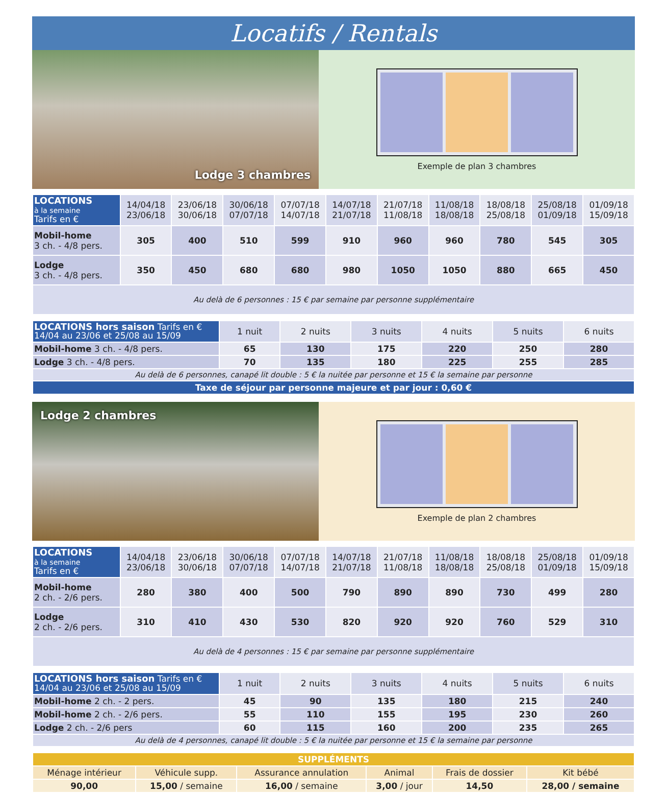Locatifs / Rentals
Lodge 3 chambres
Exemple de plan 3 chambres
| LOCATIONS à la semaine Tarifs en € | 14/04/18 23/06/18 | 23/06/18 30/06/18 | 30/06/18 07/07/18 | 07/07/18 14/07/18 | 14/07/18 21/07/18 | 21/07/18 11/08/18 | 11/08/18 18/08/18 | 18/08/18 25/08/18 | 25/08/18 01/09/18 | 01/09/18 15/09/18 |
| --- | --- | --- | --- | --- | --- | --- | --- | --- | --- | --- |
| Mobil-home 3 ch. - 4/8 pers. | 305 | 400 | 510 | 599 | 910 | 960 | 960 | 780 | 545 | 305 |
| Lodge 3 ch. - 4/8 pers. | 350 | 450 | 680 | 680 | 980 | 1050 | 1050 | 880 | 665 | 450 |
| Au delà de 6 personnes : 15 € par semaine par personne supplémentaire | | | | | | | | | | |
| LOCATIONS hors saison Tarifs en € 14/04 au 23/06 et 25/08 au 15/09 | 1 nuit | 2 nuits | 3 nuits | 4 nuits | 5 nuits | 6 nuits |
| --- | --- | --- | --- | --- | --- | --- |
| Mobil-home 3 ch. - 4/8 pers. | 65 | 130 | 175 | 220 | 250 | 280 |
| Lodge 3 ch. - 4/8 pers. | 70 | 135 | 180 | 225 | 255 | 285 |
| Au delà de 6 personnes, canapé lit double : 5 € la nuitée par personne et 15 € la semaine par personne | | | | | | |
| Taxe de séjour par personne majeure et par jour : 0,60 € | | | | | | |
Lodge 2 chambres
Exemple de plan 2 chambres
| LOCATIONS à la semaine Tarifs en € | 14/04/18 23/06/18 | 23/06/18 30/06/18 | 30/06/18 07/07/18 | 07/07/18 14/07/18 | 14/07/18 21/07/18 | 21/07/18 11/08/18 | 11/08/18 18/08/18 | 18/08/18 25/08/18 | 25/08/18 01/09/18 | 01/09/18 15/09/18 |
| --- | --- | --- | --- | --- | --- | --- | --- | --- | --- | --- |
| Mobil-home 2 ch. - 2/6 pers. | 280 | 380 | 400 | 500 | 790 | 890 | 890 | 730 | 499 | 280 |
| Lodge 2 ch. - 2/6 pers. | 310 | 410 | 430 | 530 | 820 | 920 | 920 | 760 | 529 | 310 |
| Au delà de 4 personnes : 15 € par semaine par personne supplémentaire | | | | | | | | | | |
| LOCATIONS hors saison Tarifs en € 14/04 au 23/06 et 25/08 au 15/09 | 1 nuit | 2 nuits | 3 nuits | 4 nuits | 5 nuits | 6 nuits |
| --- | --- | --- | --- | --- | --- | --- |
| Mobil-home 2 ch. - 2 pers. | 45 | 90 | 135 | 180 | 215 | 240 |
| Mobil-home 2 ch. - 2/6 pers. | 55 | 110 | 155 | 195 | 230 | 260 |
| Lodge 2 ch. - 2/6 pers | 60 | 115 | 160 | 200 | 235 | 265 |
| Au delà de 4 personnes, canapé lit double : 5 € la nuitée par personne et 15 € la semaine par personne | | | | | | |
| SUPPLÉMENTS | | | | | |
| Ménage intérieur | Véhicule supp. | Assurance annulation | Animal | Frais de dossier | Kit bébé |
| 90,00 | 15,00 / semaine | 16,00 / semaine | 3,00 / jour | 14,50 | 28,00 / semaine |